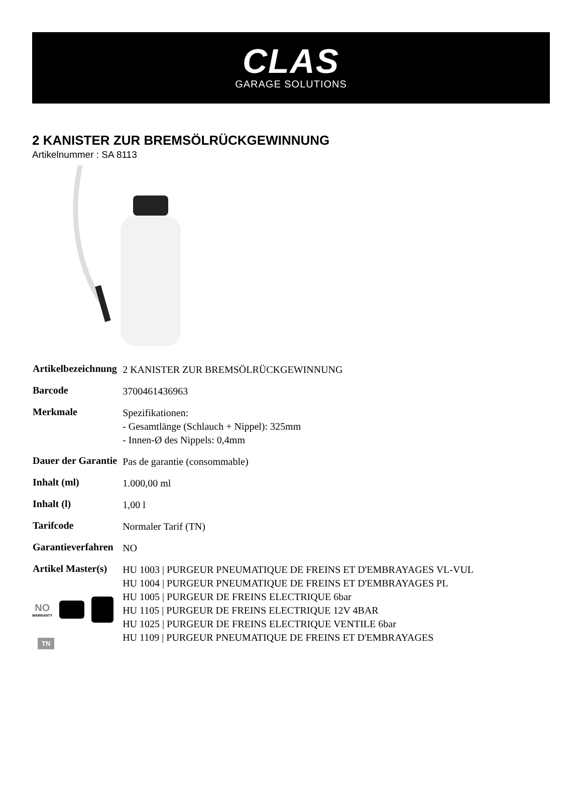CLAS
GARAGE SOLUTIONS
2 KANISTER ZUR BREMSÖLRÜCKGEWINNUNG
Artikelnummer : SA 8113
| Artikelbezeichnung | 2 KANISTER ZUR BREMSÖLRÜCKGEWINNUNG |
| Barcode | 3700461436963 |
| Merkmale | Spezifikationen: - Gesamtlänge (Schlauch + Nippel): 325mm - Innen-Ø des Nippels: 0,4mm |
| Dauer der Garantie | Pas de garantie (consommable) |
| Inhalt (ml) | 1.000,00 ml |
| Inhalt (l) | 1,00 l |
| Tarifcode | Normaler Tarif (TN) |
| Garantieverfahren | NO |
| Artikel Master(s) | HU 1003 / PURGEUR PNEUMATIQUE DE FREINS ET D'EMBRAYAGES VL-VUL HU 1004 / PURGEUR PNEUMATIQUE DE FREINS ET D'EMBRAYAGES PL HU 1005 / PURGEUR DE FREINS ELECTRIQUE 6bar HU 1105 / PURGEUR DE FREINS ELECTRIQUE 12V 4BAR HU 1025 / PURGEUR DE FREINS ELECTRIQUE VENTILE 6bar HU 1109 / PURGEUR PNEUMATIQUE DE FREINS ET D'EMBRAYAGES |
NO
WARRANTY
TN